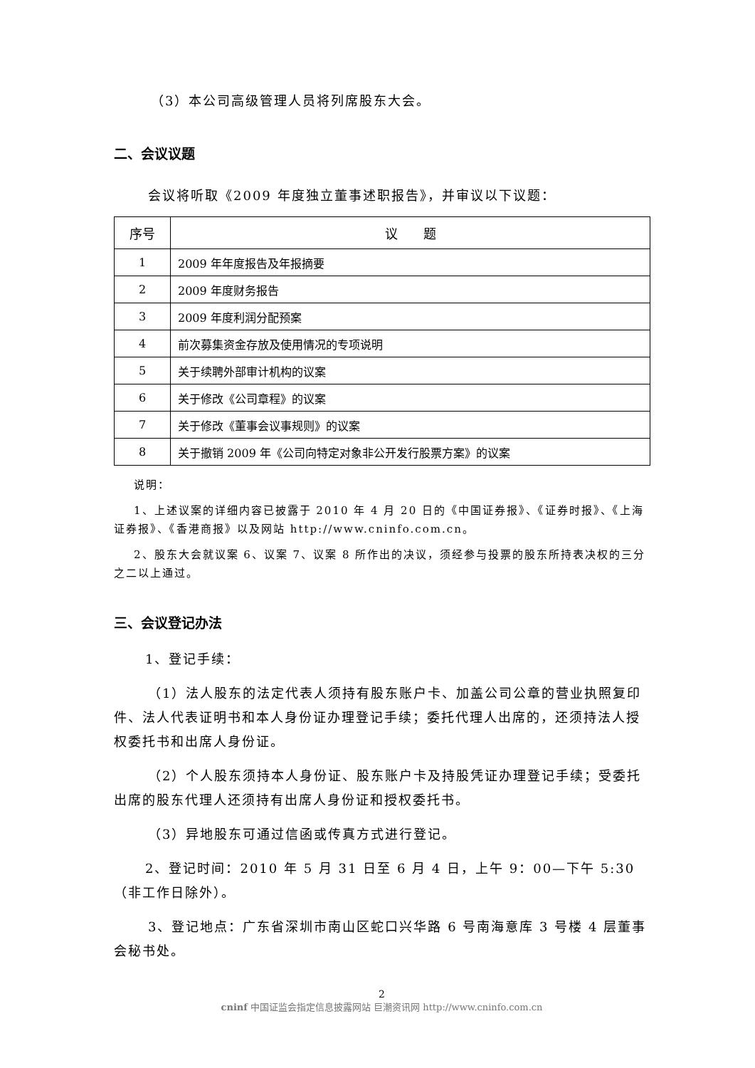（3）本公司高级管理人员将列席股东大会。
二、会议议题
会议将听取《2009 年度独立董事述职报告》，并审议以下议题：
| 序号 | 议 题 |
| --- | --- |
| 1 | 2009 年年度报告及年报摘要 |
| 2 | 2009 年度财务报告 |
| 3 | 2009 年度利润分配预案 |
| 4 | 前次募集资金存放及使用情况的专项说明 |
| 5 | 关于续聘外部审计机构的议案 |
| 6 | 关于修改《公司章程》的议案 |
| 7 | 关于修改《董事会议事规则》的议案 |
| 8 | 关于撤销 2009 年《公司向特定对象非公开发行股票方案》的议案 |
说明：
1、上述议案的详细内容已披露于 2010 年 4 月 20 日的《中国证券报》、《证券时报》、《上海证券报》、《香港商报》以及网站 http://www.cninfo.com.cn。
2、股东大会就议案 6、议案 7、议案 8 所作出的决议，须经参与投票的股东所持表决权的三分之二以上通过。
三、会议登记办法
1、登记手续：
（1）法人股东的法定代表人须持有股东账户卡、加盖公司公章的营业执照复印件、法人代表证明书和本人身份证办理登记手续；委托代理人出席的，还须持法人授权委托书和出席人身份证。
（2）个人股东须持本人身份证、股东账户卡及持股凭证办理登记手续；受委托出席的股东代理人还须持有出席人身份证和授权委托书。
（3）异地股东可通过信函或传真方式进行登记。
2、登记时间：2010 年 5 月 31 日至 6 月 4 日，上午 9：00—下午 5:30（非工作日除外）。
3、登记地点：广东省深圳市南山区蛇口兴华路 6 号南海意库 3 号楼 4 层董事会秘书处。
2
cninf 中国证监会指定信息披露网站 巨潮资讯网 http://www.cninfo.com.cn